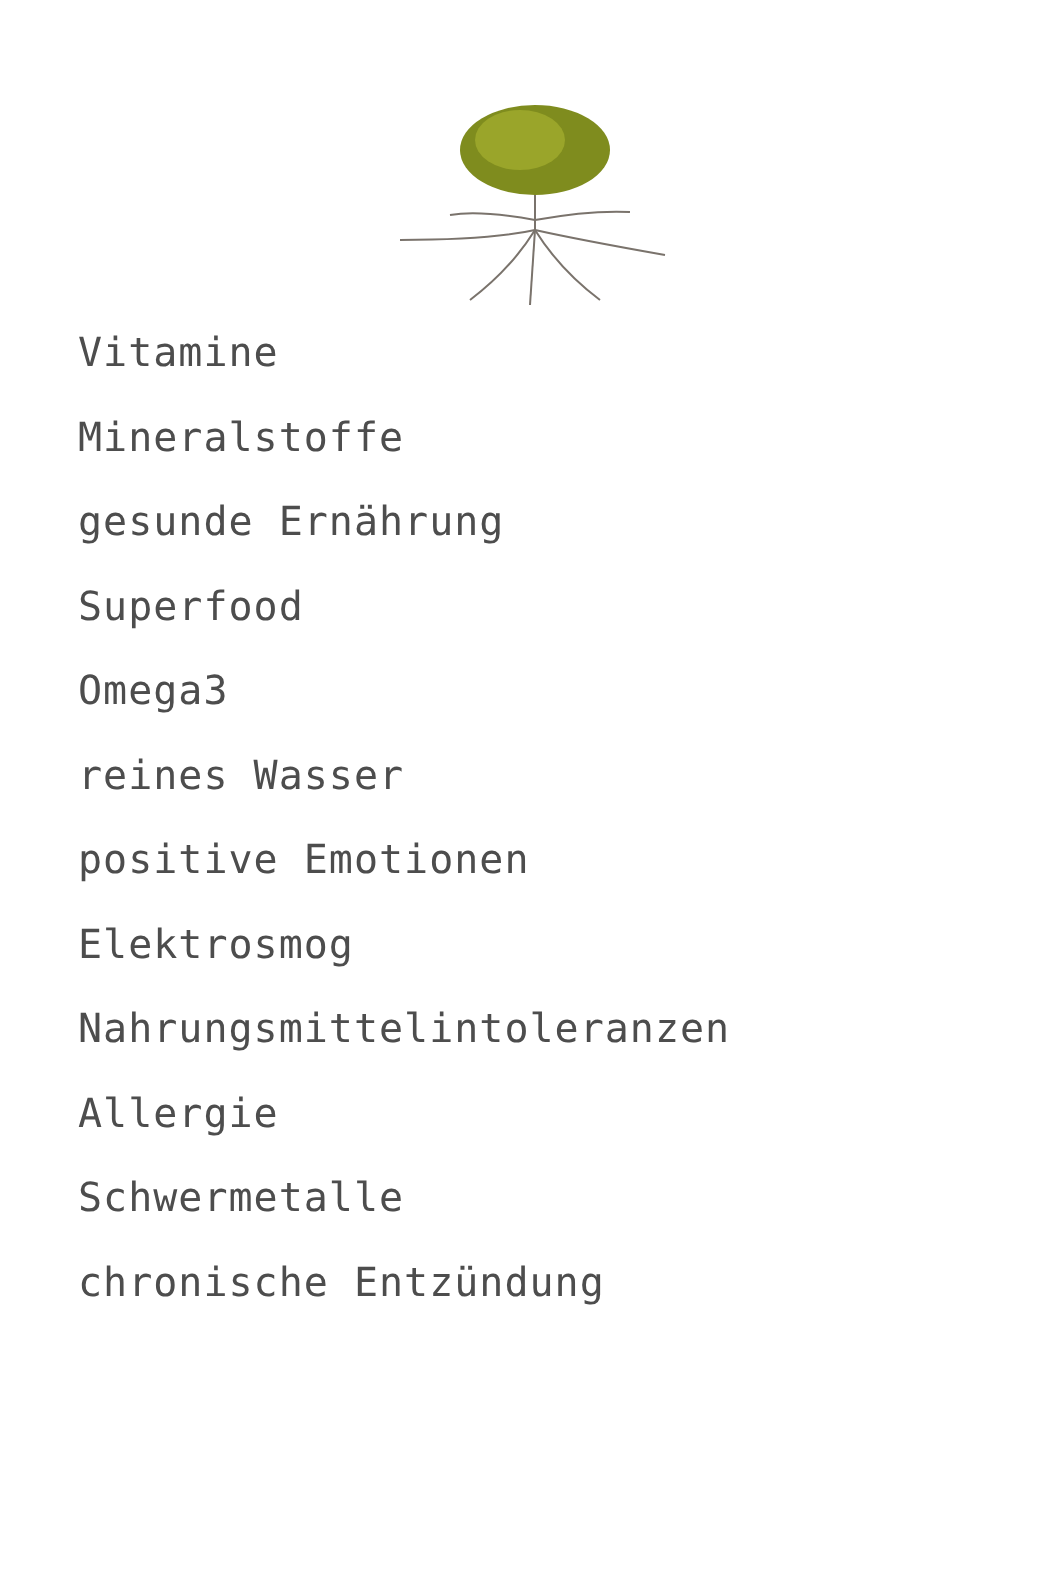Vitamine
Mineralstoffe
gesunde Ernährung
Superfood
Omega3
reines Wasser
positive Emotionen
Elektrosmog
Nahrungsmittelintoleranzen
Allergie
Schwermetalle
chronische Entzündung